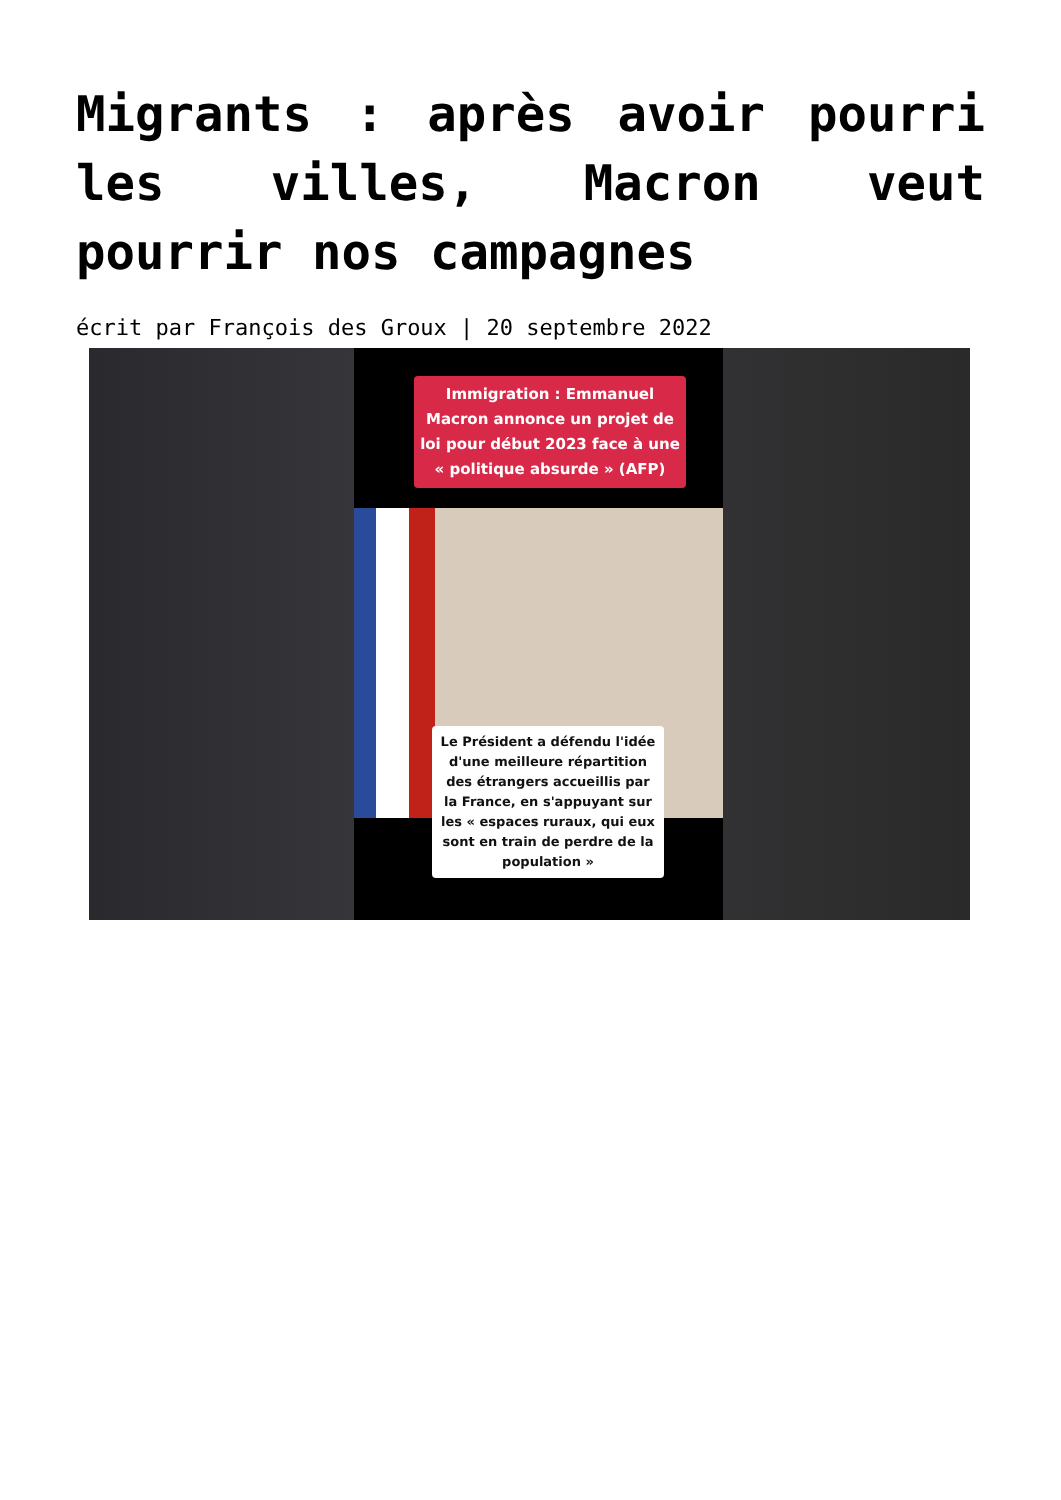Migrants : après avoir pourri les villes, Macron veut pourrir nos campagnes
écrit par François des Groux | 20 septembre 2022
Immigration : Emmanuel Macron annonce un projet de loi pour début 2023 face à une « politique absurde » (AFP)
Le Président a défendu l'idée d'une meilleure répartition des étrangers accueillis par la France, en s'appuyant sur les « espaces ruraux, qui eux sont en train de perdre de la population »